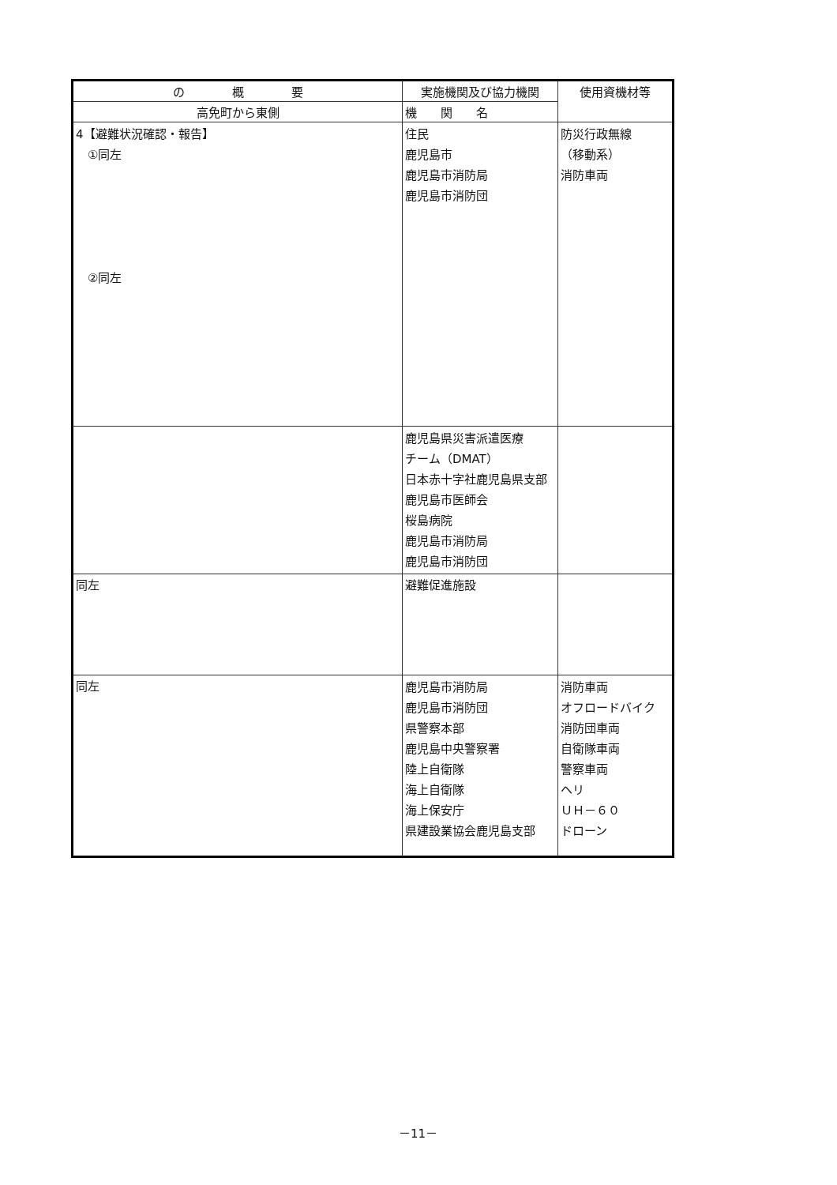| の 概 要 | 実施機関及び協力機関 | 使用資機材等 |
| --- | --- | --- |
| 高免町から東側 | 機 関 名 | |
| 4【避難状況確認・報告】 ①同左 ②同左 | 住民 鹿児島市 鹿児島市消防局 鹿児島市消防団 | 防災行政無線 （移動系） 消防車両 |
| | 鹿児島県災害派遣医療 チーム（DMAT） 日本赤十字社鹿児島県支部 鹿児島市医師会 桜島病院 鹿児島市消防局 鹿児島市消防団 | |
| 同左 | 避難促進施設 | |
| 同左 | 鹿児島市消防局 鹿児島市消防団 県警察本部 鹿児島中央警察署 陸上自衛隊 海上自衛隊 海上保安庁 県建設業協会鹿児島支部 | 消防車両 オフロードバイク 消防団車両 自衛隊車両 警察車両 ヘリ ＵＨ－６０ ドローン |
－11－